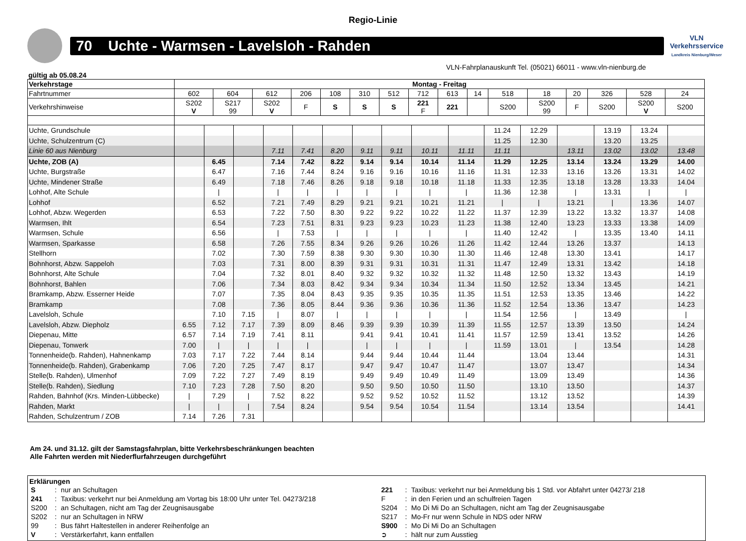Regio-Linie
70 Uchte - Warmsen - Lavelsloh - Rahden
VLN
Verkehrsservice
Landkreis Nienburg/Weser
VLN-Fahrplanauskunft Tel. (05021) 66011 - www.vln-nienburg.de
gültig ab 05.08.24
| Verkehrstage | Montag - Freitag | | | | | | | | | | | | | | | |
| --- | --- | --- | --- | --- | --- | --- | --- | --- | --- | --- | --- | --- | --- | --- | --- | --- |
| Fahrtnummer | 602 | 604 | 612 | 206 | 108 | 310 | 512 | 712 | 613 | 14 | 518 | 18 | 20 | 326 | 528 | 24 |
| Verkehrshinweise | S202 V | S217 99 | S202 V | F | S | S | S | 221 F | 221 | | S200 | S200 99 | F | S200 | S200 V | S200 |
| Uchte, Grundschule | | | | | | | | | | | 11.24 | 12.29 | | 13.19 | 13.24 | |
| Uchte, Schulzentrum (C) | | | | | | | | | | | 11.25 | 12.30 | | 13.20 | 13.25 | |
| Linie 60 aus Nienburg | | | | 7.11 | 7.41 | 8.20 | 9.11 | 9.11 | 10.11 | 11.11 | 11.11 | | 13.11 | 13.02 | 13.02 | 13.48 |
| Uchte, ZOB (A) | | 6.45 | | 7.14 | 7.42 | 8.22 | 9.14 | 9.14 | 10.14 | 11.14 | 11.29 | 12.25 | 13.14 | 13.24 | 13.29 | 14.00 |
| Uchte, Burgstraße | | 6.47 | | 7.16 | 7.44 | 8.24 | 9.16 | 9.16 | 10.16 | 11.16 | 11.31 | 12.33 | 13.16 | 13.26 | 13.31 | 14.02 |
| Uchte, Mindener Straße | | 6.49 | | 7.18 | 7.46 | 8.26 | 9.18 | 9.18 | 10.18 | 11.18 | 11.33 | 12.35 | 13.18 | 13.28 | 13.33 | 14.04 |
| Lohhof, Alte Schule | | / | | / | / | / | / | / | / | / | 11.36 | 12.38 | / | 13.31 | / | / |
| Lohhof | | 6.52 | | 7.21 | 7.49 | 8.29 | 9.21 | 9.21 | 10.21 | 11.21 | / | / | 13.21 | / | 13.36 | 14.07 |
| Lohhof, Abzw. Wegerden | | 6.53 | | 7.22 | 7.50 | 8.30 | 9.22 | 9.22 | 10.22 | 11.22 | 11.37 | 12.39 | 13.22 | 13.32 | 13.37 | 14.08 |
| Warmsen, Ihlt | | 6.54 | | 7.23 | 7.51 | 8.31 | 9.23 | 9.23 | 10.23 | 11.23 | 11.38 | 12.40 | 13.23 | 13.33 | 13.38 | 14.09 |
| Warmsen, Schule | | 6.56 | | / | 7.53 | / | / | / | / | / | 11.40 | 12.42 | / | 13.35 | 13.40 | 14.11 |
| Warmsen, Sparkasse | | 6.58 | | 7.26 | 7.55 | 8.34 | 9.26 | 9.26 | 10.26 | 11.26 | 11.42 | 12.44 | 13.26 | 13.37 | | 14.13 |
| Stellhorn | | 7.02 | | 7.30 | 7.59 | 8.38 | 9.30 | 9.30 | 10.30 | 11.30 | 11.46 | 12.48 | 13.30 | 13.41 | | 14.17 |
| Bohnhorst, Abzw. Sappeloh | | 7.03 | | 7.31 | 8.00 | 8.39 | 9.31 | 9.31 | 10.31 | 11.31 | 11.47 | 12.49 | 13.31 | 13.42 | | 14.18 |
| Bohnhorst, Alte Schule | | 7.04 | | 7.32 | 8.01 | 8.40 | 9.32 | 9.32 | 10.32 | 11.32 | 11.48 | 12.50 | 13.32 | 13.43 | | 14.19 |
| Bohnhorst, Bahlen | | 7.06 | | 7.34 | 8.03 | 8.42 | 9.34 | 9.34 | 10.34 | 11.34 | 11.50 | 12.52 | 13.34 | 13.45 | | 14.21 |
| Bramkamp, Abzw. Esserner Heide | | 7.07 | | 7.35 | 8.04 | 8.43 | 9.35 | 9.35 | 10.35 | 11.35 | 11.51 | 12.53 | 13.35 | 13.46 | | 14.22 |
| Bramkamp | | 7.08 | | 7.36 | 8.05 | 8.44 | 9.36 | 9.36 | 10.36 | 11.36 | 11.52 | 12.54 | 13.36 | 13.47 | | 14.23 |
| Lavelsloh, Schule | | 7.10 | 7.15 | / | 8.07 | / | / | / | / | / | 11.54 | 12.56 | / | 13.49 | | / |
| Lavelsloh, Abzw. Diepholz | 6.55 | 7.12 | 7.17 | 7.39 | 8.09 | 8.46 | 9.39 | 9.39 | 10.39 | 11.39 | 11.55 | 12.57 | 13.39 | 13.50 | | 14.24 |
| Diepenau, Mitte | 6.57 | 7.14 | 7.19 | 7.41 | 8.11 | | 9.41 | 9.41 | 10.41 | 11.41 | 11.57 | 12.59 | 13.41 | 13.52 | | 14.26 |
| Diepenau, Tonwerk | 7.00 | / | / | / | / | | / | / | / | / | 11.59 | 13.01 | / | 13.54 | | 14.28 |
| Tonnenheide(b. Rahden), Hahnenkamp | 7.03 | 7.17 | 7.22 | 7.44 | 8.14 | | 9.44 | 9.44 | 10.44 | 11.44 | | 13.04 | 13.44 | | | 14.31 |
| Tonnenheide(b. Rahden), Grabenkamp | 7.06 | 7.20 | 7.25 | 7.47 | 8.17 | | 9.47 | 9.47 | 10.47 | 11.47 | | 13.07 | 13.47 | | | 14.34 |
| Stelle(b. Rahden), Ulmenhof | 7.09 | 7.22 | 7.27 | 7.49 | 8.19 | | 9.49 | 9.49 | 10.49 | 11.49 | | 13.09 | 13.49 | | | 14.36 |
| Stelle(b. Rahden), Siedlung | 7.10 | 7.23 | 7.28 | 7.50 | 8.20 | | 9.50 | 9.50 | 10.50 | 11.50 | | 13.10 | 13.50 | | | 14.37 |
| Rahden, Bahnhof (Krs. Minden-Lübbecke) | / | 7.29 | / | 7.52 | 8.22 | | 9.52 | 9.52 | 10.52 | 11.52 | | 13.12 | 13.52 | | | 14.39 |
| Rahden, Markt | / | / | / | 7.54 | 8.24 | | 9.54 | 9.54 | 10.54 | 11.54 | | 13.14 | 13.54 | | | 14.41 |
| Rahden, Schulzentrum / ZOB | 7.14 | 7.26 | 7.31 | | | | | | | | | | | | | |
Am 24. und 31.12. gilt der Samstagsfahrplan, bitte Verkehrsbeschränkungen beachten
Alle Fahrten werden mit Niederflurfahrzeugen durchgeführt
Erklärungen
| S | : | nur an Schultagen | 221 | : | Taxibus: verkehrt nur bei Anmeldung bis 1 Std. vor Abfahrt unter 04273/ 218 |
| 241 | : | Taxibus: verkehrt nur bei Anmeldung am Vortag bis 18:00 Uhr unter Tel. 04273/218 | F | : | in den Ferien und an schulfreien Tagen |
| S200 | : | an Schultagen, nicht am Tag der Zeugnisausgabe | S204 | : | Mo Di Mi Do an Schultagen, nicht am Tag der Zeugnisausgabe |
| S202 | : | nur an Schultagen in NRW | S217 | : | Mo-Fr nur wenn Schule in NDS oder NRW |
| 99 | : | Bus fährt Haltestellen in anderer Reihenfolge an | S900 | : | Mo Di Mi Do an Schultagen |
| V | : | Verstärkerfahrt, kann entfallen | ➲ | : | hält nur zum Ausstieg |